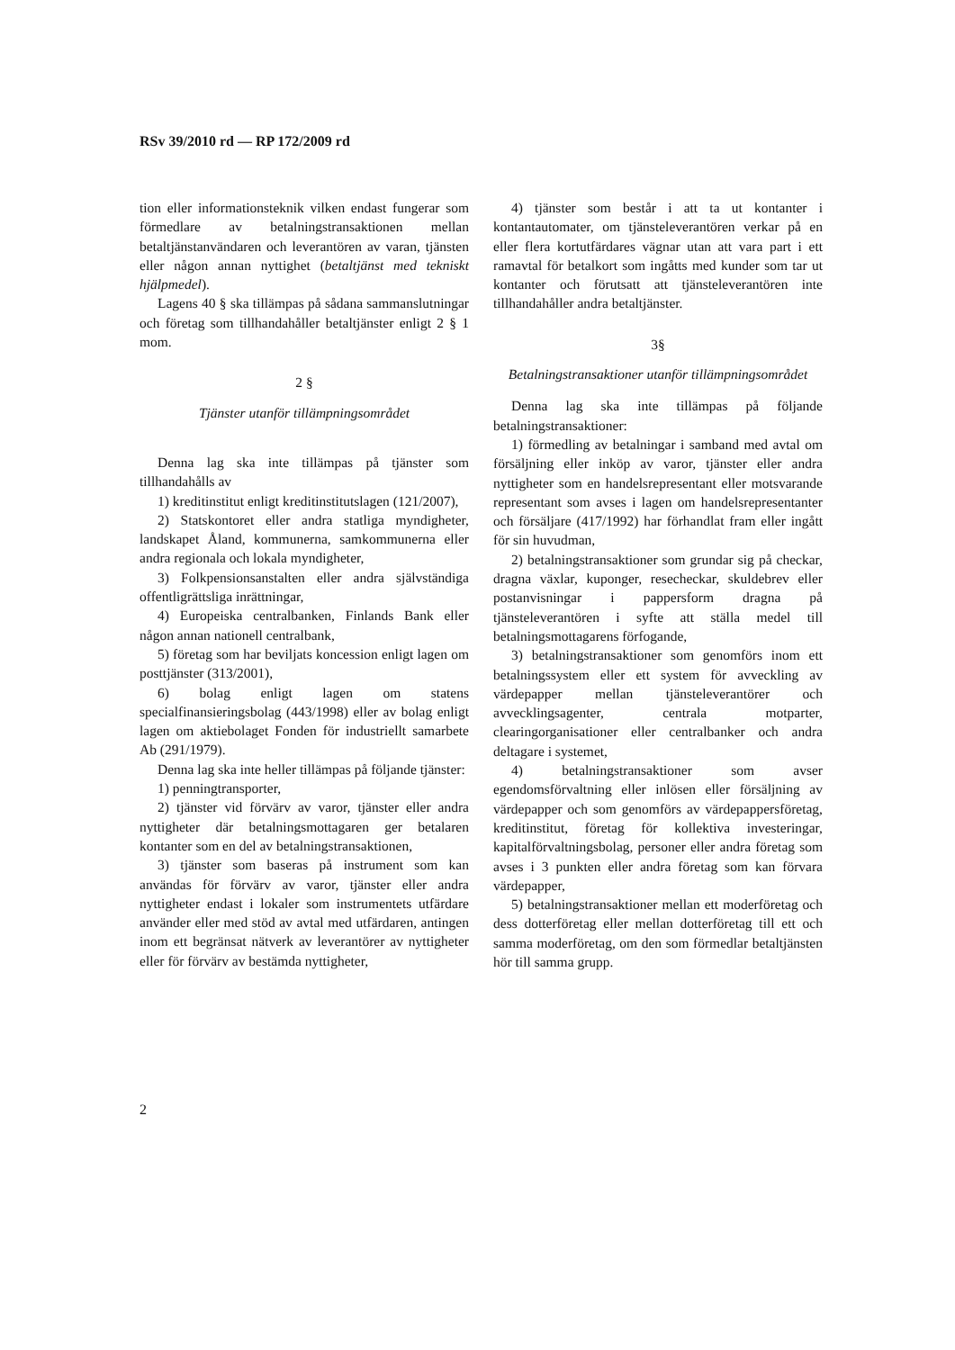RSv 39/2010 rd — RP 172/2009 rd
tion eller informationsteknik vilken endast fungerar som förmedlare av betalningstransaktionen mellan betaltjänstanvändaren och leverantören av varan, tjänsten eller någon annan nyttighet (betaltjänst med tekniskt hjälpmedel).
Lagens 40 § ska tillämpas på sådana sammanslutningar och företag som tillhandahåller betaltjänster enligt 2 § 1 mom.
2 §
Tjänster utanför tillämpningsområdet
Denna lag ska inte tillämpas på tjänster som tillhandahålls av
1) kreditinstitut enligt kreditinstitutslagen (121/2007),
2) Statskontoret eller andra statliga myndigheter, landskapet Åland, kommunerna, samkommunerna eller andra regionala och lokala myndigheter,
3) Folkpensionsanstalten eller andra självständiga offentligrättsliga inrättningar,
4) Europeiska centralbanken, Finlands Bank eller någon annan nationell centralbank,
5) företag som har beviljats koncession enligt lagen om posttjänster (313/2001),
6) bolag enligt lagen om statens specialfinansieringsbolag (443/1998) eller av bolag enligt lagen om aktiebolaget Fonden för industriellt samarbete Ab (291/1979).
Denna lag ska inte heller tillämpas på följande tjänster:
1) penningtransporter,
2) tjänster vid förvärv av varor, tjänster eller andra nyttigheter där betalningsmottagaren ger betalaren kontanter som en del av betalningstransaktionen,
3) tjänster som baseras på instrument som kan användas för förvärv av varor, tjänster eller andra nyttigheter endast i lokaler som instrumentets utfärdare använder eller med stöd av avtal med utfärdaren, antingen inom ett begränsat nätverk av leverantörer av nyttigheter eller för förvärv av bestämda nyttigheter,
4) tjänster som består i att ta ut kontanter i kontantautomater, om tjänsteleverantören verkar på en eller flera kortutfärdares vägnar utan att vara part i ett ramavtal för betalkort som ingåtts med kunder som tar ut kontanter och förutsatt att tjänsteleverantören inte tillhandahåller andra betaltjänster.
3§
Betalningstransaktioner utanför tillämpningsområdet
Denna lag ska inte tillämpas på följande betalningstransaktioner:
1) förmedling av betalningar i samband med avtal om försäljning eller inköp av varor, tjänster eller andra nyttigheter som en handelsrepresentant eller motsvarande representant som avses i lagen om handelsrepresentanter och försäljare (417/1992) har förhandlat fram eller ingått för sin huvudman,
2) betalningstransaktioner som grundar sig på checkar, dragna växlar, kuponger, resecheckar, skuldebrev eller postanvisningar i pappersform dragna på tjänsteleverantören i syfte att ställa medel till betalningsmottagarens förfogande,
3) betalningstransaktioner som genomförs inom ett betalningssystem eller ett system för avveckling av värdepapper mellan tjänsteleverantörer och avvecklingsagenter, centrala motparter, clearingorganisationer eller centralbanker och andra deltagare i systemet,
4) betalningstransaktioner som avser egendomsförvaltning eller inlösen eller försäljning av värdepapper och som genomförs av värdepappersföretag, kreditinstitut, företag för kollektiva investeringar, kapitalförvaltningsbolag, personer eller andra företag som avses i 3 punkten eller andra företag som kan förvara värdepapper,
5) betalningstransaktioner mellan ett moderföretag och dess dotterföretag eller mellan dotterföretag till ett och samma moderföretag, om den som förmedlar betaltjänsten hör till samma grupp.
2